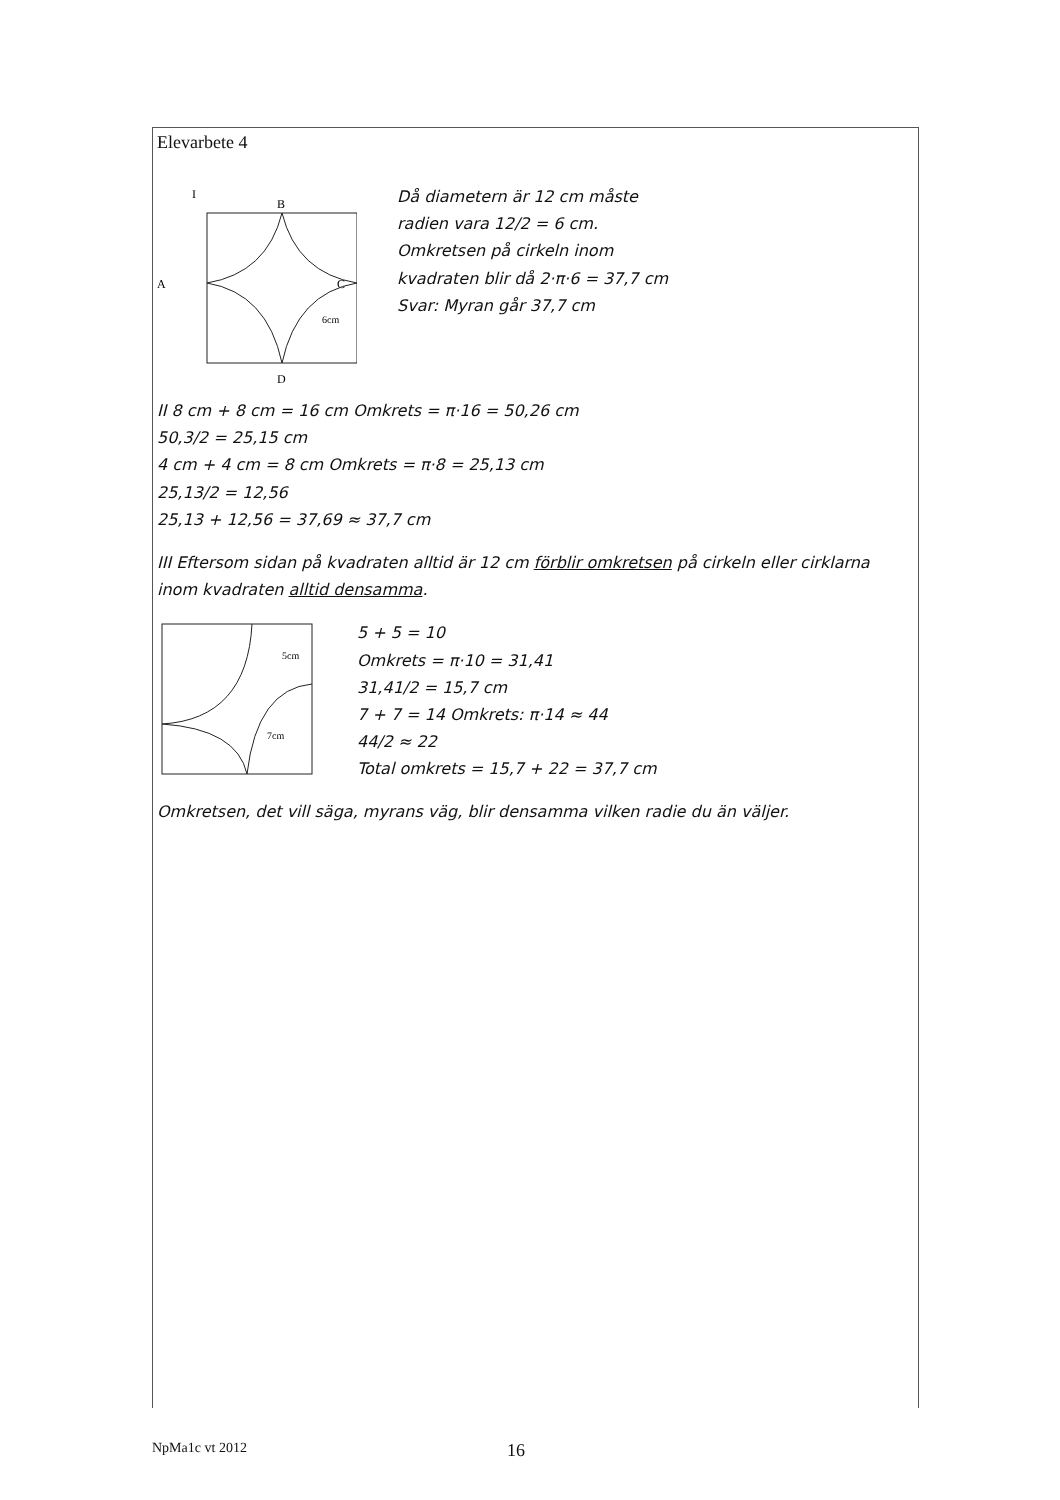Elevarbete 4
I
B
A
C
D
6cm
Då diametern är 12 cm måste
radien vara 12/2 = 6 cm.
Omkretsen på cirkeln inom
kvadraten blir då 2·π·6 = 37,7 cm
Svar: Myran går 37,7 cm
II 8 cm + 8 cm = 16 cm Omkrets = π·16 = 50,26 cm
50,3/2 = 25,15 cm
4 cm + 4 cm = 8 cm Omkrets = π·8 = 25,13 cm
25,13/2 = 12,56
25,13 + 12,56 = 37,69 ≈ 37,7 cm
III Eftersom sidan på kvadraten alltid är 12 cm förblir omkretsen på cirkeln eller cirklarna inom kvadraten alltid densamma.
5cm
7cm
5 + 5 = 10
Omkrets = π·10 = 31,41
31,41/2 = 15,7 cm
7 + 7 = 14 Omkrets: π·14 ≈ 44
44/2 ≈ 22
Total omkrets = 15,7 + 22 = 37,7 cm
Omkretsen, det vill säga, myrans väg, blir densamma vilken radie du än väljer.
NpMa1c vt 2012 16